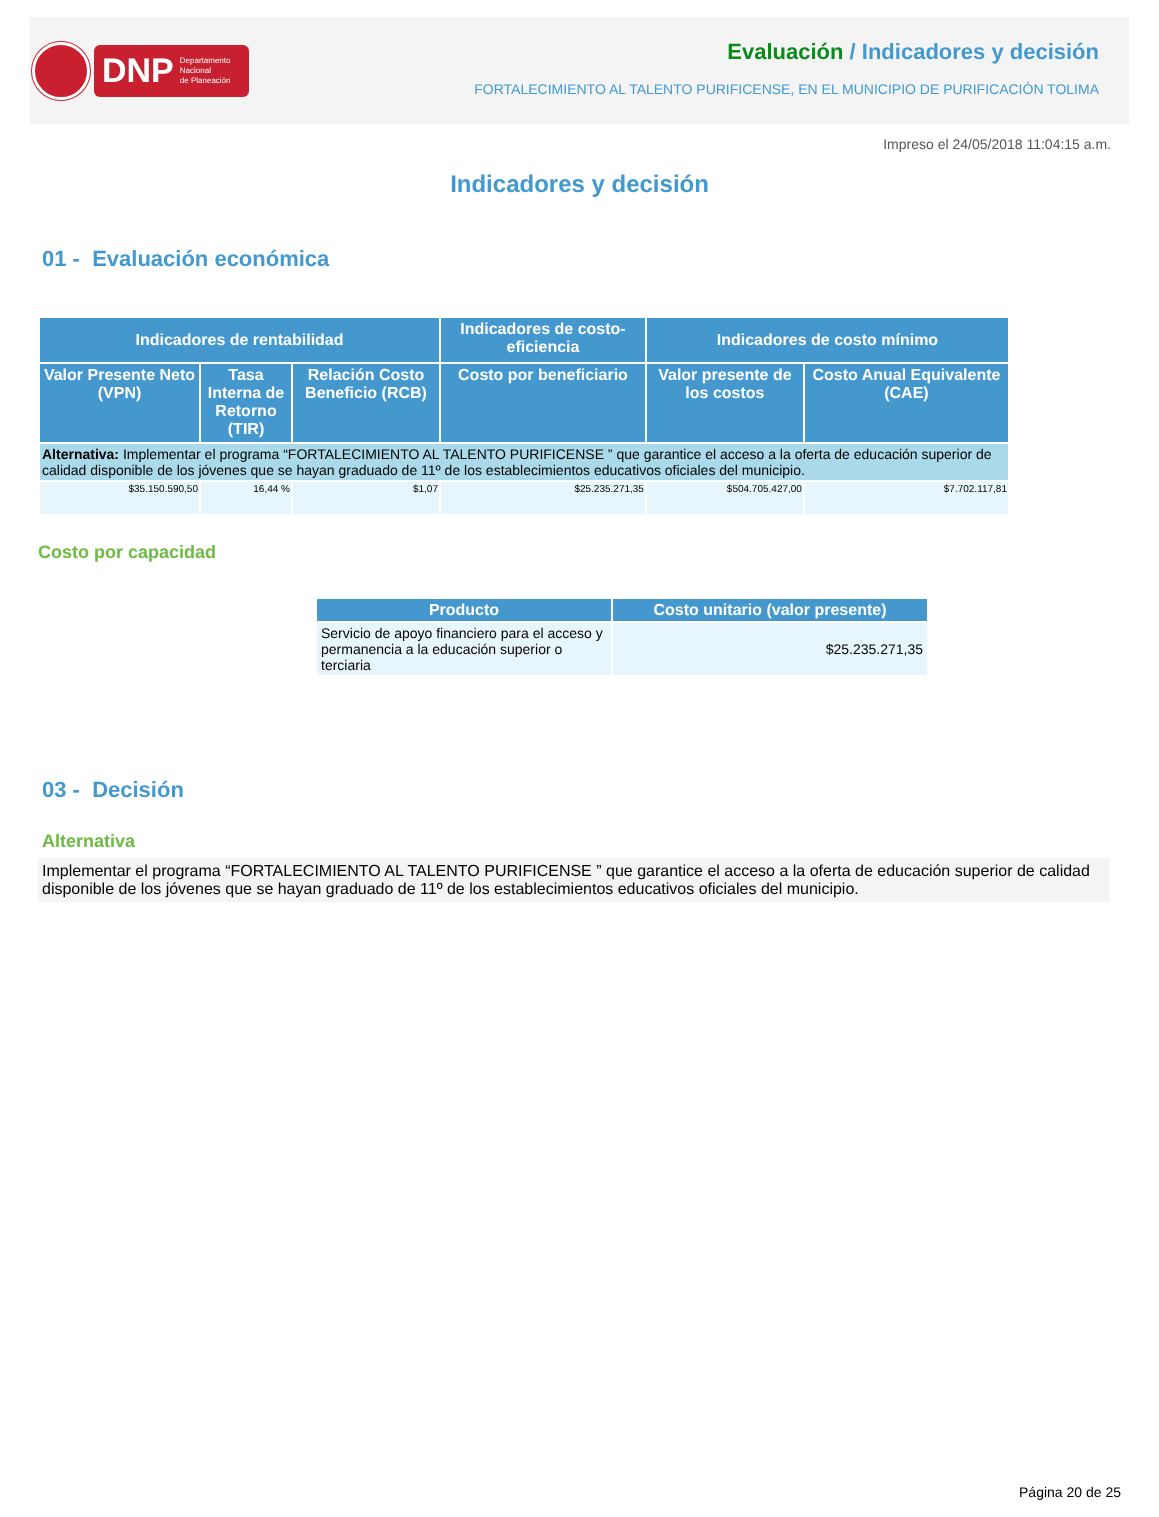DNP Departamento
Nacional
de Planeación
Evaluación / Indicadores y decisión
FORTALECIMIENTO AL TALENTO PURIFICENSE, EN EL MUNICIPIO DE PURIFICACIÓN TOLIMA
Impreso el 24/05/2018 11:04:15 a.m.
Indicadores y decisión
01 - Evaluación económica
| Indicadores de rentabilidad | | | Indicadores de costo-eficiencia | Indicadores de costo mínimo | |
| --- | --- | --- | --- | --- | --- |
| Valor Presente Neto (VPN) | Tasa Interna de Retorno (TIR) | Relación Costo Beneficio (RCB) | Costo por beneficiario | Valor presente de los costos | Costo Anual Equivalente (CAE) |
| Alternativa: Implementar el programa “FORTALECIMIENTO AL TALENTO PURIFICENSE ” que garantice el acceso a la oferta de educación superior de calidad disponible de los jóvenes que se hayan graduado de 11º de los establecimientos educativos oficiales del municipio. | | | | | |
| $35.150.590,50 | 16,44 % | $1,07 | $25.235.271,35 | $504.705.427,00 | $7.702.117,81 |
Costo por capacidad
| Producto | Costo unitario (valor presente) |
| --- | --- |
| Servicio de apoyo financiero para el acceso y permanencia a la educación superior o terciaria | $25.235.271,35 |
03 - Decisión
Alternativa
Implementar el programa “FORTALECIMIENTO AL TALENTO PURIFICENSE ” que garantice el acceso a la oferta de educación superior de calidad disponible de los jóvenes que se hayan graduado de 11º de los establecimientos educativos oficiales del municipio.
Página 20 de 25